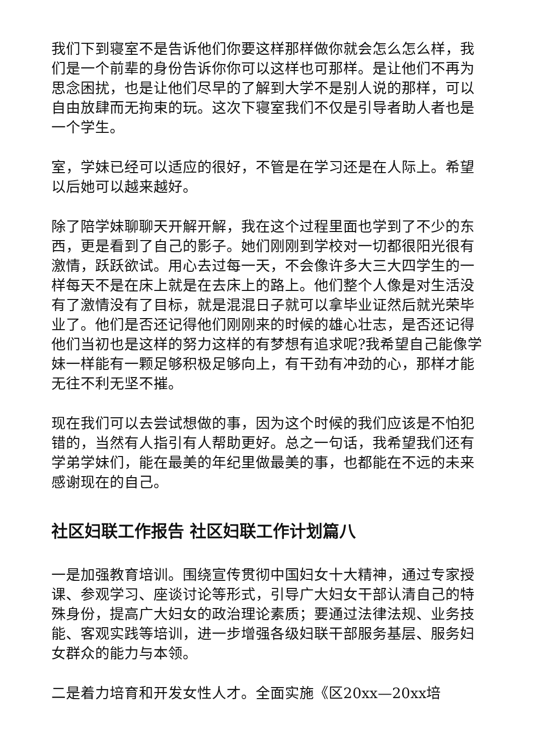我们下到寝室不是告诉他们你要这样那样做你就会怎么怎么样，我们是一个前辈的身份告诉你你可以这样也可那样。是让他们不再为思念困扰，也是让他们尽早的了解到大学不是别人说的那样，可以自由放肆而无拘束的玩。这次下寝室我们不仅是引导者助人者也是一个学生。
室，学妹已经可以适应的很好，不管是在学习还是在人际上。希望以后她可以越来越好。
除了陪学妹聊聊天开解开解，我在这个过程里面也学到了不少的东西，更是看到了自己的影子。她们刚刚到学校对一切都很阳光很有激情，跃跃欲试。用心去过每一天，不会像许多大三大四学生的一样每天不是在床上就是在去床上的路上。他们整个人像是对生活没有了激情没有了目标，就是混混日子就可以拿毕业证然后就光荣毕业了。他们是否还记得他们刚刚来的时候的雄心壮志，是否还记得他们当初也是这样的努力这样的有梦想有追求呢?我希望自己能像学妹一样能有一颗足够积极足够向上，有干劲有冲劲的心，那样才能无往不利无坚不摧。
现在我们可以去尝试想做的事，因为这个时候的我们应该是不怕犯错的，当然有人指引有人帮助更好。总之一句话，我希望我们还有学弟学妹们，能在最美的年纪里做最美的事，也都能在不远的未来感谢现在的自己。
社区妇联工作报告 社区妇联工作计划篇八
一是加强教育培训。围绕宣传贯彻中国妇女十大精神，通过专家授课、参观学习、座谈讨论等形式，引导广大妇女干部认清自己的特殊身份，提高广大妇女的政治理论素质；要通过法律法规、业务技能、客观实践等培训，进一步增强各级妇联干部服务基层、服务妇女群众的能力与本领。
二是着力培育和开发女性人才。全面实施《区20xx—20xx培